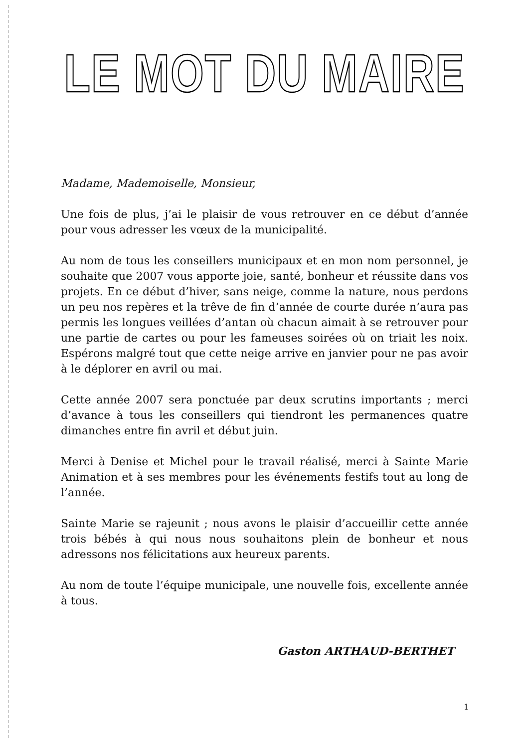LE MOT DU MAIRE
Madame, Mademoiselle, Monsieur,
Une fois de plus, j’ai le plaisir de vous retrouver en ce début d’année pour vous adresser les vœux de la municipalité.
Au nom de tous les conseillers municipaux et en mon nom personnel, je souhaite que 2007 vous apporte joie, santé, bonheur et réussite dans vos projets. En ce début d’hiver, sans neige, comme la nature, nous perdons un peu nos repères et la trêve de fin d’année de courte durée n’aura pas permis les longues veillées d’antan où chacun aimait à se retrouver pour une partie de cartes ou pour les fameuses soirées où on triait les noix. Espérons malgré tout que cette neige arrive en janvier pour ne pas avoir à le déplorer en avril ou mai.
Cette année 2007 sera ponctuée par deux scrutins importants ; merci d’avance à tous les conseillers qui tiendront les permanences quatre dimanches entre fin avril et début juin.
Merci à Denise et Michel pour le travail réalisé, merci à Sainte Marie Animation et à ses membres pour les événements festifs tout au long de l’année.
Sainte Marie se rajeunit ; nous avons le plaisir d’accueillir cette année trois bébés à qui nous nous souhaitons plein de bonheur et nous adressons nos félicitations aux heureux parents.
Au nom de toute l’équipe municipale, une nouvelle fois, excellente année à tous.
Gaston ARTHAUD-BERTHET
1